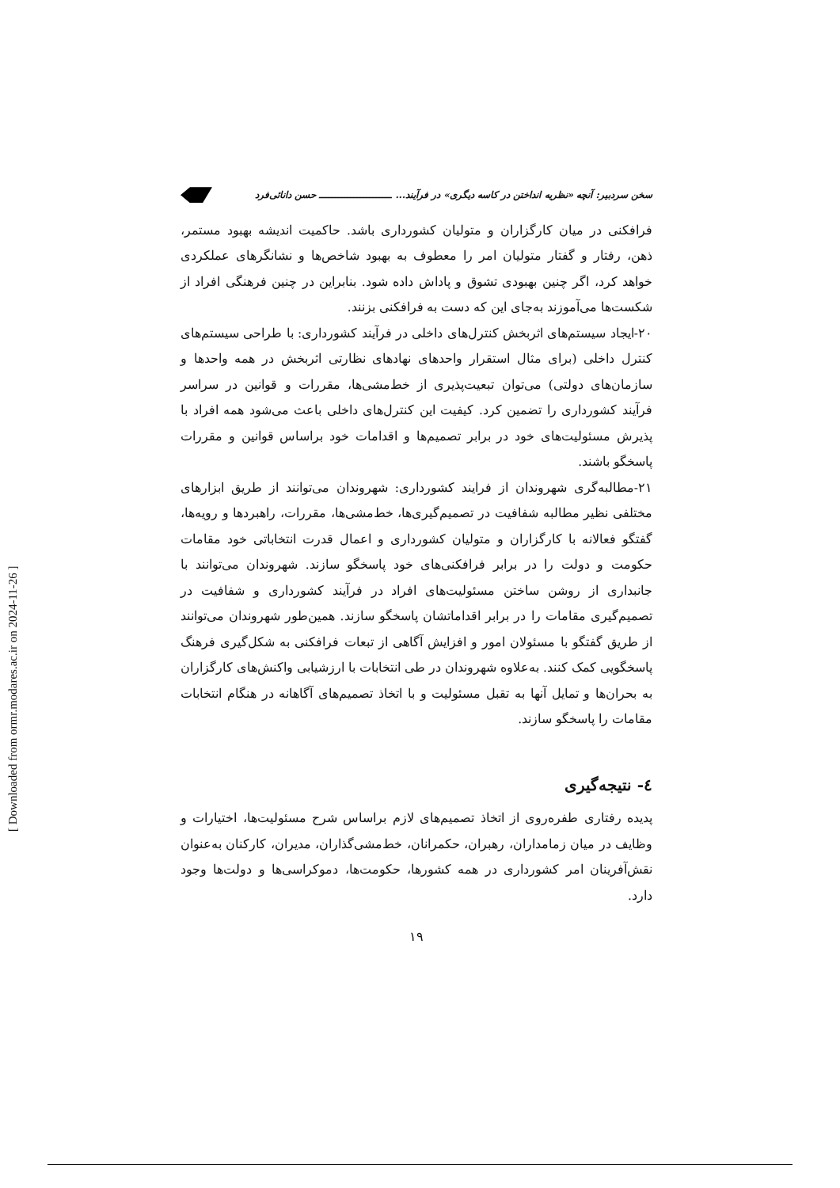سخن سردبیر: آنچه «نظریه انداختن در کاسه دیگری» در فرآیند... ـــــــــــــــــــــــ حسن دانائی‌فرد
فرافکنی در میان کارگزاران و متولیان کشورداری باشد. حاکمیت اندیشه بهبود مستمر، ذهن، رفتار و گفتار متولیان امر را معطوف به بهبود شاخص‌ها و نشانگرهای عملکردی خواهد کرد، اگر چنین بهبودی تشوق و پاداش داده شود. بنابراین در چنین فرهنگی افراد از شکست‌ها می‌آموزند به‌جای این که دست به فرافکنی بزنند.
۲۰-ایجاد سیستم‌های اثربخش کنترل‌های داخلی در فرآیند کشورداری: با طراحی سیستم‌های کنترل داخلی (برای مثال استقرار واحدهای نهادهای نظارتی اثربخش در همه واحدها و سازمان‌های دولتی) می‌توان تبعیت‌پذیری از خط‌مشی‌ها، مقررات و قوانین در سراسر فرآیند کشورداری را تضمین کرد. کیفیت این کنترل‌های داخلی باعث می‌شود همه افراد با پذیرش مسئولیت‌های خود در برابر تصمیم‌ها و اقدامات خود براساس قوانین و مقررات پاسخگو باشند.
۲۱-مطالبه‌گری شهروندان از فرایند کشورداری: شهروندان می‌توانند از طریق ابزارهای مختلفی نظیر مطالبه شفافیت در تصمیم‌گیری‌ها، خط‌مشی‌ها، مقررات، راهبردها و رویه‌ها، گفتگو فعالانه با کارگزاران و متولیان کشورداری و اعمال قدرت انتخاباتی خود مقامات حکومت و دولت را در برابر فرافکنی‌های خود پاسخگو سازند. شهروندان می‌توانند با جانبداری از روشن ساختن مسئولیت‌های افراد در فرآیند کشورداری و شفافیت در تصمیم‌گیری مقامات را در برابر اقداماتشان پاسخگو سازند. همین‌طور شهروندان می‌توانند از طریق گفتگو با مسئولان امور و افزایش آگاهی از تبعات فرافکنی به شکل‌گیری فرهنگ پاسخگویی کمک کنند. به‌علاوه شهروندان در طی انتخابات با ارزشیابی واکنش‌های کارگزاران به بحران‌ها و تمایل آنها به تقبل مسئولیت و با اتخاذ تصمیم‌های آگاهانه در هنگام انتخابات مقامات را پاسخگو سازند.
٤- نتیجه‌گیری
پدیده رفتاری طفره‌روی از اتخاذ تصمیم‌های لازم براساس شرح مسئولیت‌ها، اختیارات و وظایف در میان زمامداران، رهبران، حکمرانان، خط‌مشی‌گذاران، مدیران، کارکنان به‌عنوان نقش‌آفرینان امر کشورداری در همه کشورها، حکومت‌ها، دموکراسی‌ها و دولت‌ها وجود دارد.
۱۹
[ Downloaded from ormr.modares.ac.ir on 2024-11-26 ]